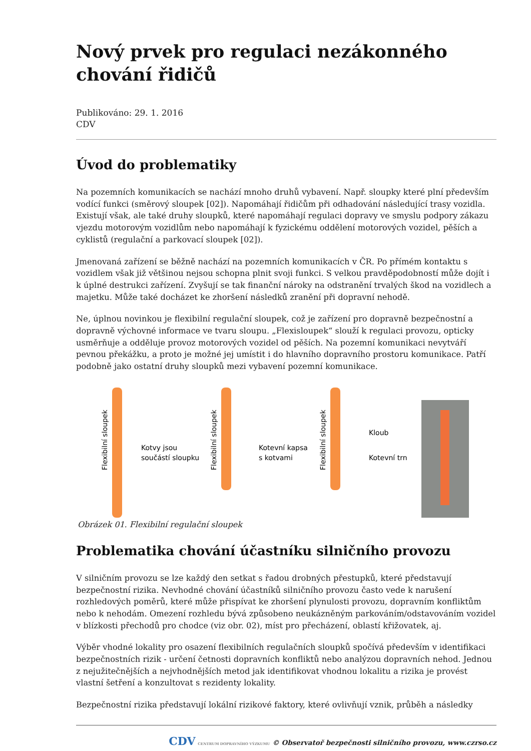Nový prvek pro regulaci nezákonného chování řidičů
Publikováno: 29. 1. 2016
CDV
Úvod do problematiky
Na pozemních komunikacích se nachází mnoho druhů vybavení. Např. sloupky které plní především vodící funkci (směrový sloupek [02]). Napomáhají řidičům při odhadování následující trasy vozidla. Existují však, ale také druhy sloupků, které napomáhají regulaci dopravy ve smyslu podpory zákazu vjezdu motorovým vozidlům nebo napomáhají k fyzickému oddělení motorových vozidel, pěších a cyklistů (regulační a parkovací sloupek [02]).
Jmenovaná zařízení se běžně nachází na pozemních komunikacích v ČR. Po přímém kontaktu s vozidlem však již většinou nejsou schopna plnit svoji funkci. S velkou pravděpodobností může dojít i k úplné destrukci zařízení. Zvyšují se tak finanční nároky na odstranění trvalých škod na vozidlech a majetku. Může také docházet ke zhoršení následků zranění při dopravní nehodě.
Ne, úplnou novinkou je flexibilní regulační sloupek, což je zařízení pro dopravně bezpečnostní a dopravně výchovné informace ve tvaru sloupu. „Flexisloupek“ slouží k regulaci provozu, opticky usměrňuje a odděluje provoz motorových vozidel od pěších. Na pozemní komunikaci nevytváří pevnou překážku, a proto je možné jej umístit i do hlavního dopravního prostoru komunikace. Patří podobně jako ostatní druhy sloupků mezi vybavení pozemní komunikace.
Kotvy jsou
součástí sloupku
Kotevní kapsa
s kotvami
Kloub
Kotevní trn
Flexibilní sloupek
Flexibilní sloupek
Flexibilní sloupek
Obrázek 01. Flexibilní regulační sloupek
Problematika chování účastníku silničního provozu
V silničním provozu se lze každý den setkat s řadou drobných přestupků, které představují bezpečnostní rizika. Nevhodné chování účastníků silničního provozu často vede k narušení rozhledových poměrů, které může přispívat ke zhoršení plynulosti provozu, dopravním konfliktům nebo k nehodám. Omezení rozhledu bývá způsobeno neukázněným parkováním/odstavováním vozidel v blízkosti přechodů pro chodce (viz obr. 02), míst pro přecházení, oblastí křižovatek, aj.
Výběr vhodné lokality pro osazení flexibilních regulačních sloupků spočívá především v identifikaci bezpečnostních rizik - určení četnosti dopravních konfliktů nebo analýzou dopravních nehod. Jednou z nejužitečnějších a nejvhodnějších metod jak identifikovat vhodnou lokalitu a rizika je provést vlastní šetření a konzultovat s rezidenty lokality.
Bezpečnostní rizika představují lokální rizikové faktory, které ovlivňují vznik, průběh a následky
CDV CENTRUM DOPRAVNÍHO VÝZKUMU © Observatoř bezpečnosti silničního provozu, www.czrso.cz